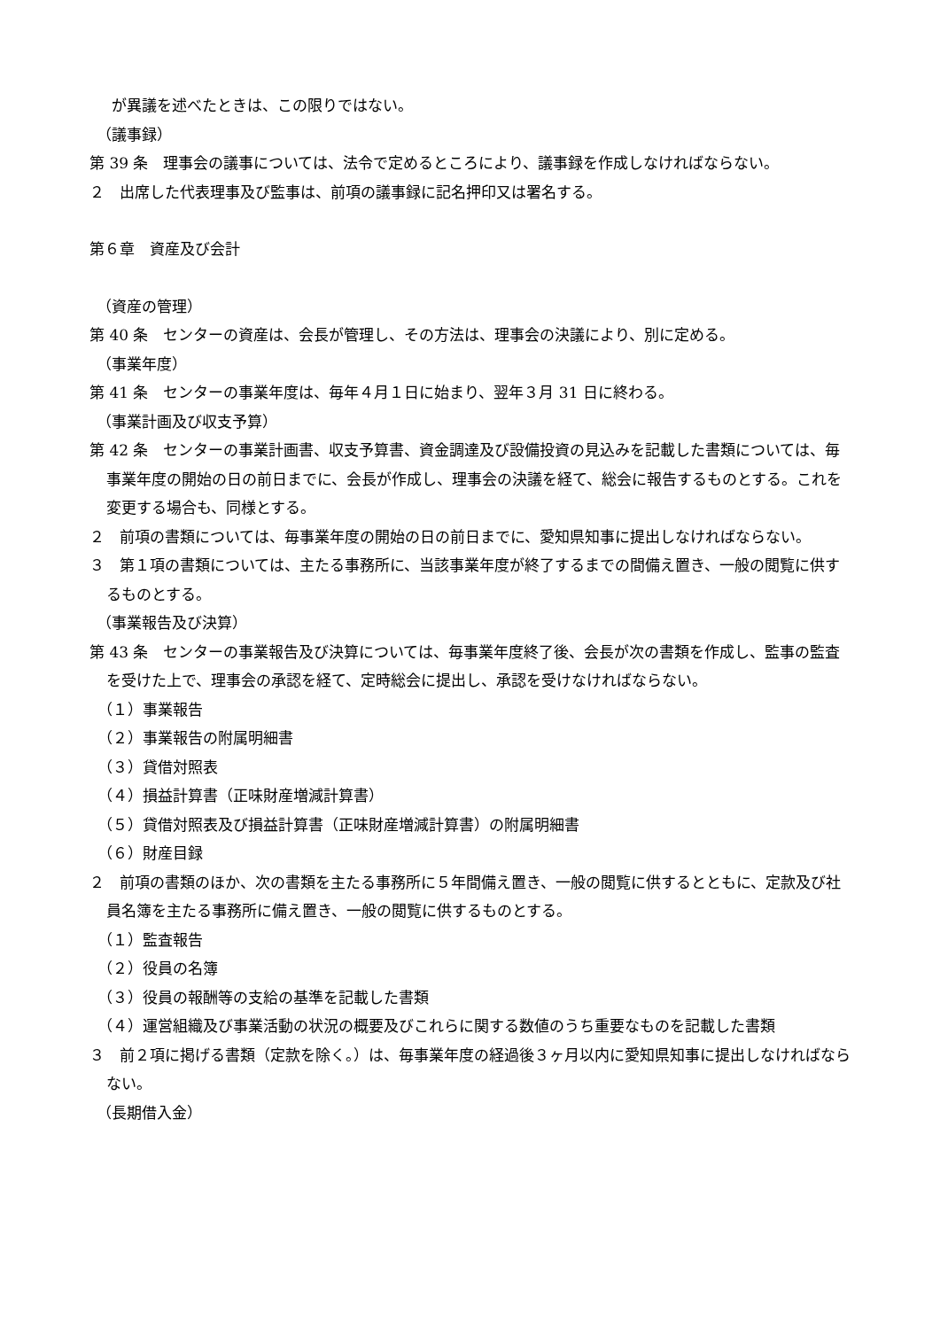が異議を述べたときは、この限りではない。
（議事録）
第 39 条　理事会の議事については、法令で定めるところにより、議事録を作成しなければならない。
２　出席した代表理事及び監事は、前項の議事録に記名押印又は署名する。
第６章　資産及び会計
（資産の管理）
第 40 条　センターの資産は、会長が管理し、その方法は、理事会の決議により、別に定める。
（事業年度）
第 41 条　センターの事業年度は、毎年４月１日に始まり、翌年３月 31 日に終わる。
（事業計画及び収支予算）
第 42 条　センターの事業計画書、収支予算書、資金調達及び設備投資の見込みを記載した書類については、毎事業年度の開始の日の前日までに、会長が作成し、理事会の決議を経て、総会に報告するものとする。これを変更する場合も、同様とする。
２　前項の書類については、毎事業年度の開始の日の前日までに、愛知県知事に提出しなければならない。
３　第１項の書類については、主たる事務所に、当該事業年度が終了するまでの間備え置き、一般の閲覧に供するものとする。
（事業報告及び決算）
第 43 条　センターの事業報告及び決算については、毎事業年度終了後、会長が次の書類を作成し、監事の監査を受けた上で、理事会の承認を経て、定時総会に提出し、承認を受けなければならない。
（１）事業報告
（２）事業報告の附属明細書
（３）貸借対照表
（４）損益計算書（正味財産増減計算書）
（５）貸借対照表及び損益計算書（正味財産増減計算書）の附属明細書
（６）財産目録
２　前項の書類のほか、次の書類を主たる事務所に５年間備え置き、一般の閲覧に供するとともに、定款及び社員名簿を主たる事務所に備え置き、一般の閲覧に供するものとする。
（１）監査報告
（２）役員の名簿
（３）役員の報酬等の支給の基準を記載した書類
（４）運営組織及び事業活動の状況の概要及びこれらに関する数値のうち重要なものを記載した書類
３　前２項に掲げる書類（定款を除く。）は、毎事業年度の経過後３ヶ月以内に愛知県知事に提出しなければならない。
（長期借入金）